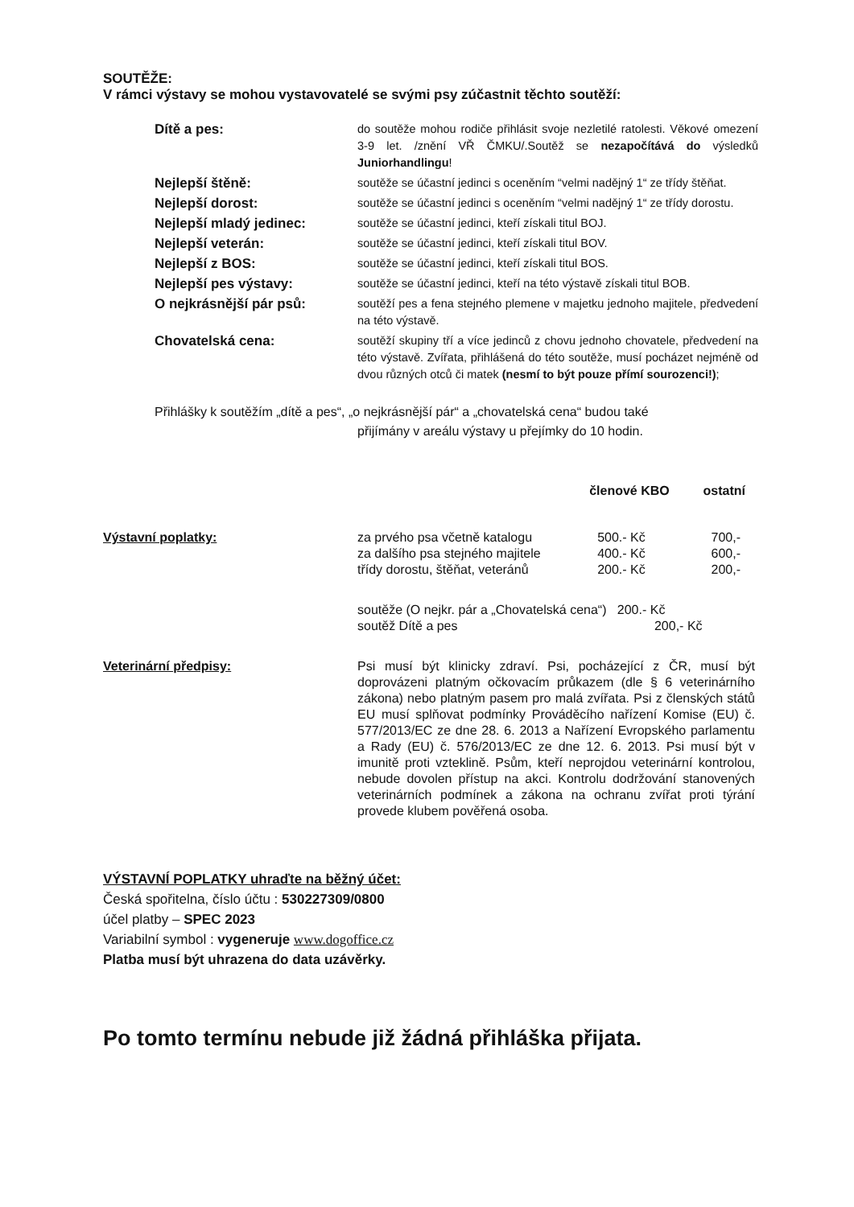SOUTĚŽE:
V rámci výstavy se mohou vystavovatelé se svými psy zúčastnit těchto soutěží:
| Dítě a pes: | do soutěže mohou rodiče přihlásit svoje nezletilé ratolesti. Věkové omezení 3-9 let. /znění VŘ ČMKU/.Soutěž se nezapočítává do výsledků Juniorhandlingu ! |
| Nejlepší štěně: | soutěže se účastní jedinci s oceněním “velmi nadějný 1“ ze třídy štěňat. |
| Nejlepší dorost: | soutěže se účastní jedinci s oceněním “velmi nadějný 1“ ze třídy dorostu. |
| Nejlepší mladý jedinec: | soutěže se účastní jedinci, kteří získali titul BOJ. |
| Nejlepší veterán: | soutěže se účastní jedinci, kteří získali titul BOV. |
| Nejlepší z BOS: | soutěže se účastní jedinci, kteří získali titul BOS. |
| Nejlepší pes výstavy: | soutěže se účastní jedinci, kteří na této výstavě získali titul BOB. |
| O nejkrásnější pár psů: | soutěží pes a fena stejného plemene v majetku jednoho majitele, předvedení na této výstavě. |
| Chovatelská cena: | soutěží skupiny tří a více jedinců z chovu jednoho chovatele, předvedení na této výstavě. Zvířata, přihlášená do této soutěže, musí pocházet nejméně od dvou různých otců či matek (nesmí to být pouze přímí sourozenci!) ; |
Přihlášky k soutěžím „dítě a pes“, „o nejkrásnější pár“ a „chovatelská cena“ budou také
přijímány v areálu výstavy u přejímky do 10 hodin.
| | | členové KBO | ostatní |
| Výstavní poplatky: | za prvého psa včetně katalogu za dalšího psa stejného majitele třídy dorostu, štěňat, veteránů | 500.- Kč 400.- Kč 200.- Kč | 700,- 600,- 200,- |
| | soutěže (O nejkr. pár a „Chovatelská cena“) 200.- Kč soutěž Dítě a pes 200,- Kč | | |
| Veterinární předpisy: | Psi musí být klinicky zdraví. Psi, pocházející z ČR, musí být doprovázeni platným očkovacím průkazem (dle § 6 veterinárního zákona) nebo platným pasem pro malá zvířata. Psi z členských států EU musí splňovat podmínky Prováděcího nařízení Komise (EU) č. 577/2013/EC ze dne 28. 6. 2013 a Nařízení Evropského parlamentu a Rady (EU) č. 576/2013/EC ze dne 12. 6. 2013. Psi musí být v imunitě proti vzteklině. Psům, kteří neprojdou veterinární kontrolou, nebude dovolen přístup na akci. Kontrolu dodržování stanovených veterinárních podmínek a zákona na ochranu zvířat proti týrání provede klubem pověřená osoba. | | |
VÝSTAVNÍ POPLATKY uhraďte na běžný účet:
Česká spořitelna, číslo účtu : 530227309/0800
účel platby – SPEC 2023
Variabilní symbol : vygeneruje www.dogoffice.cz
Platba musí být uhrazena do data uzávěrky.
Po tomto termínu nebude již žádná přihláška přijata.